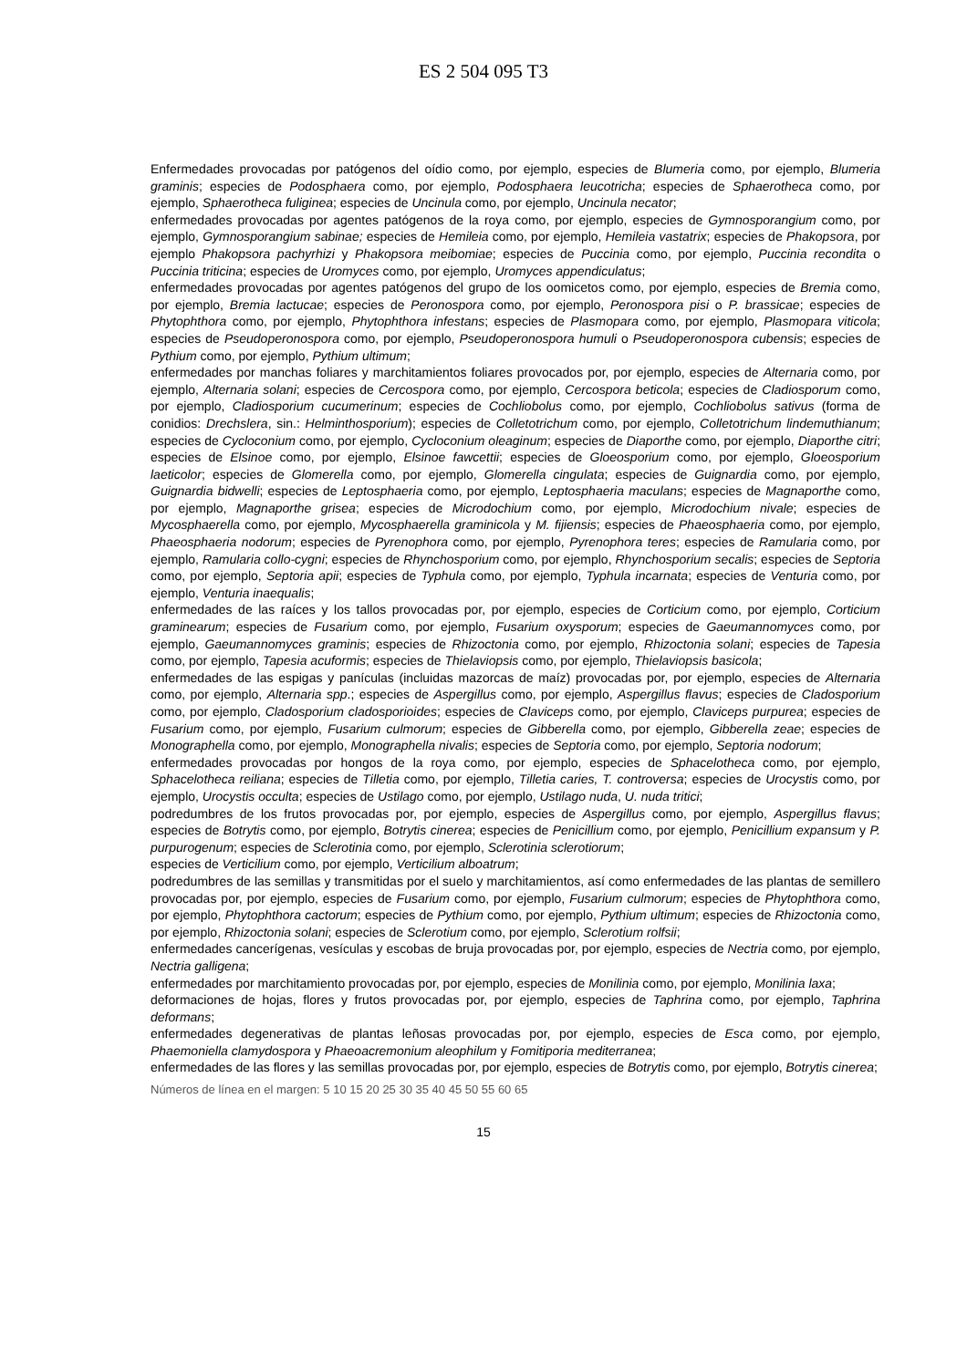ES 2 504 095 T3
Enfermedades provocadas por patógenos del oídio como, por ejemplo, especies de Blumeria como, por ejemplo, Blumeria graminis; especies de Podosphaera como, por ejemplo, Podosphaera leucotricha; especies de Sphaerotheca como, por ejemplo, Sphaerotheca fuliginea; especies de Uncinula como, por ejemplo, Uncinula necator;
enfermedades provocadas por agentes patógenos de la roya como, por ejemplo, especies de Gymnosporangium como, por ejemplo, Gymnosporangium sabinae; especies de Hemileia como, por ejemplo, Hemileia vastatrix; especies de Phakopsora, por ejemplo Phakopsora pachyrhizi y Phakopsora meibomiae; especies de Puccinia como, por ejemplo, Puccinia recondita o Puccinia triticina; especies de Uromyces como, por ejemplo, Uromyces appendiculatus;
enfermedades provocadas por agentes patógenos del grupo de los oomicetos como, por ejemplo, especies de Bremia como, por ejemplo, Bremia lactucae; especies de Peronospora como, por ejemplo, Peronospora pisi o P. brassicae; especies de Phytophthora como, por ejemplo, Phytophthora infestans; especies de Plasmopara como, por ejemplo, Plasmopara viticola; especies de Pseudoperonospora como, por ejemplo, Pseudoperonospora humuli o Pseudoperonospora cubensis; especies de Pythium como, por ejemplo, Pythium ultimum;
enfermedades por manchas foliares y marchitamientos foliares provocados por, por ejemplo, especies de Alternaria como, por ejemplo, Alternaria solani; especies de Cercospora como, por ejemplo, Cercospora beticola; especies de Cladiosporum como, por ejemplo, Cladiosporium cucumerinum; especies de Cochliobolus como, por ejemplo, Cochliobolus sativus (forma de conidios: Drechslera, sin.: Helminthosporium); especies de Colletotrichum como, por ejemplo, Colletotrichum lindemuthianum; especies de Cycloconium como, por ejemplo, Cycloconium oleaginum; especies de Diaporthe como, por ejemplo, Diaporthe citri; especies de Elsinoe como, por ejemplo, Elsinoe fawcettii; especies de Gloeosporium como, por ejemplo, Gloeosporium laeticolor; especies de Glomerella como, por ejemplo, Glomerella cingulata; especies de Guignardia como, por ejemplo, Guignardia bidwelli; especies de Leptosphaeria como, por ejemplo, Leptosphaeria maculans; especies de Magnaporthe como, por ejemplo, Magnaporthe grisea; especies de Microdochium como, por ejemplo, Microdochium nivale; especies de Mycosphaerella como, por ejemplo, Mycosphaerella graminicola y M. fijiensis; especies de Phaeosphaeria como, por ejemplo, Phaeosphaeria nodorum; especies de Pyrenophora como, por ejemplo, Pyrenophora teres; especies de Ramularia como, por ejemplo, Ramularia collo-cygni; especies de Rhynchosporium como, por ejemplo, Rhynchosporium secalis; especies de Septoria como, por ejemplo, Septoria apii; especies de Typhula como, por ejemplo, Typhula incarnata; especies de Venturia como, por ejemplo, Venturia inaequalis;
enfermedades de las raíces y los tallos provocadas por, por ejemplo, especies de Corticium como, por ejemplo, Corticium graminearum; especies de Fusarium como, por ejemplo, Fusarium oxysporum; especies de Gaeumannomyces como, por ejemplo, Gaeumannomyces graminis; especies de Rhizoctonia como, por ejemplo, Rhizoctonia solani; especies de Tapesia como, por ejemplo, Tapesia acuformis; especies de Thielaviopsis como, por ejemplo, Thielaviopsis basicola;
enfermedades de las espigas y panículas (incluidas mazorcas de maíz) provocadas por, por ejemplo, especies de Alternaria como, por ejemplo, Alternaria spp.; especies de Aspergillus como, por ejemplo, Aspergillus flavus; especies de Cladosporium como, por ejemplo, Cladosporium cladosporioides; especies de Claviceps como, por ejemplo, Claviceps purpurea; especies de Fusarium como, por ejemplo, Fusarium culmorum; especies de Gibberella como, por ejemplo, Gibberella zeae; especies de Monographella como, por ejemplo, Monographella nivalis; especies de Septoria como, por ejemplo, Septoria nodorum;
enfermedades provocadas por hongos de la roya como, por ejemplo, especies de Sphacelotheca como, por ejemplo, Sphacelotheca reiliana; especies de Tilletia como, por ejemplo, Tilletia caries, T. controversa; especies de Urocystis como, por ejemplo, Urocystis occulta; especies de Ustilago como, por ejemplo, Ustilago nuda, U. nuda tritici;
podredumbres de los frutos provocadas por, por ejemplo, especies de Aspergillus como, por ejemplo, Aspergillus flavus; especies de Botrytis como, por ejemplo, Botrytis cinerea; especies de Penicillium como, por ejemplo, Penicillium expansum y P. purpurogenum; especies de Sclerotinia como, por ejemplo, Sclerotinia sclerotiorum;
especies de Verticilium como, por ejemplo, Verticilium alboatrum;
podredumbres de las semillas y transmitidas por el suelo y marchitamientos, así como enfermedades de las plantas de semillero provocadas por, por ejemplo, especies de Fusarium como, por ejemplo, Fusarium culmorum; especies de Phytophthora como, por ejemplo, Phytophthora cactorum; especies de Pythium como, por ejemplo, Pythium ultimum; especies de Rhizoctonia como, por ejemplo, Rhizoctonia solani; especies de Sclerotium como, por ejemplo, Sclerotium rolfsii;
enfermedades cancerígenas, vesículas y escobas de bruja provocadas por, por ejemplo, especies de Nectria como, por ejemplo, Nectria galligena;
enfermedades por marchitamiento provocadas por, por ejemplo, especies de Monilinia como, por ejemplo, Monilinia laxa;
deformaciones de hojas, flores y frutos provocadas por, por ejemplo, especies de Taphrina como, por ejemplo, Taphrina deformans;
enfermedades degenerativas de plantas leñosas provocadas por, por ejemplo, especies de Esca como, por ejemplo, Phaemoniella clamydospora y Phaeoacremonium aleophilum y Fomitiporia mediterranea;
enfermedades de las flores y las semillas provocadas por, por ejemplo, especies de Botrytis como, por ejemplo, Botrytis cinerea;
Números de línea en el margen: 5 10 15 20 25 30 35 40 45 50 55 60 65
15